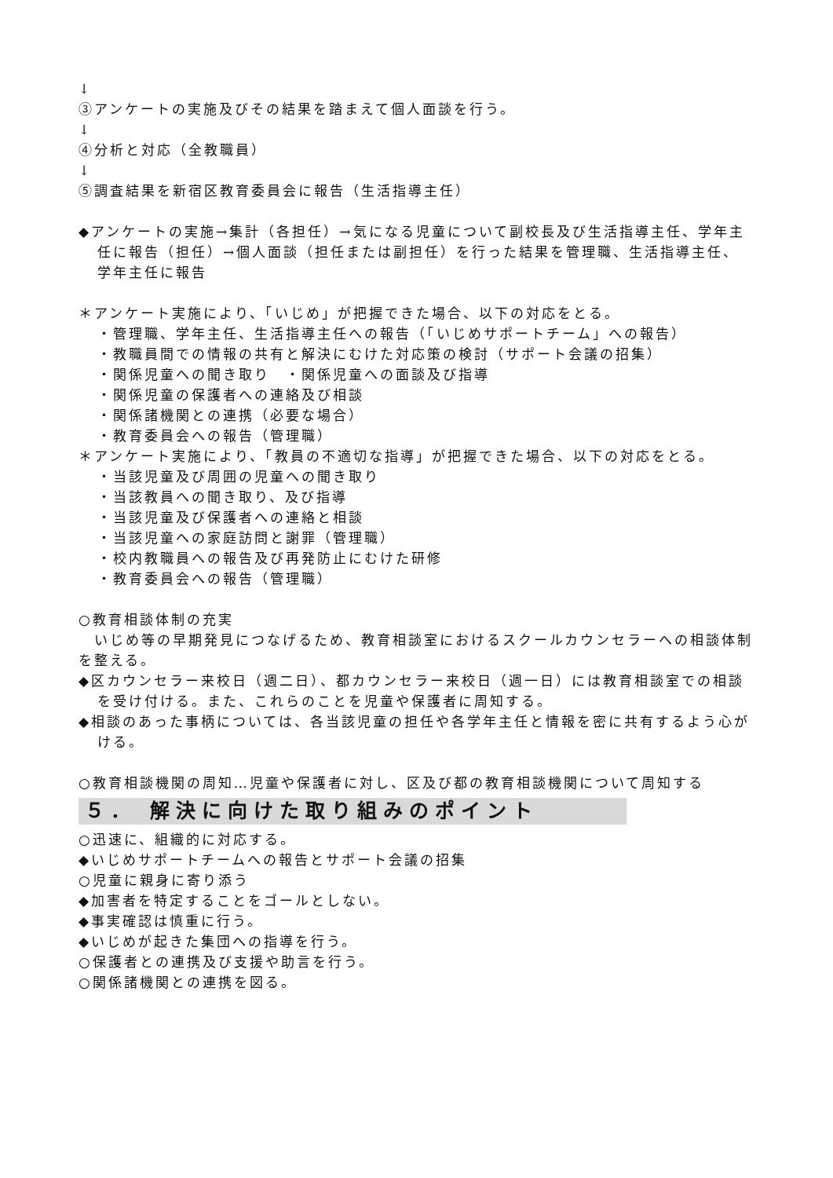↓
③アンケートの実施及びその結果を踏まえて個人面談を行う。
↓
④分析と対応（全教職員）
↓
⑤調査結果を新宿区教育委員会に報告（生活指導主任）
◆アンケートの実施→集計（各担任）→気になる児童について副校長及び生活指導主任、学年主任に報告（担任）→個人面談（担任または副担任）を行った結果を管理職、生活指導主任、学年主任に報告
＊アンケート実施により、「いじめ」が把握できた場合、以下の対応をとる。
・管理職、学年主任、生活指導主任への報告（「いじめサポートチーム」への報告）
・教職員間での情報の共有と解決にむけた対応策の検討（サポート会議の招集）
・関係児童への聞き取り　・関係児童への面談及び指導
・関係児童の保護者への連絡及び相談
・関係諸機関との連携（必要な場合）
・教育委員会への報告（管理職）
＊アンケート実施により、「教員の不適切な指導」が把握できた場合、以下の対応をとる。
・当該児童及び周囲の児童への聞き取り
・当該教員への聞き取り、及び指導
・当該児童及び保護者への連絡と相談
・当該児童への家庭訪問と謝罪（管理職）
・校内教職員への報告及び再発防止にむけた研修
・教育委員会への報告（管理職）
○教育相談体制の充実
　いじめ等の早期発見につなげるため、教育相談室におけるスクールカウンセラーへの相談体制を整える。
◆区カウンセラー来校日（週二日）、都カウンセラー来校日（週一日）には教育相談室での相談を受け付ける。また、これらのことを児童や保護者に周知する。
◆相談のあった事柄については、各当該児童の担任や各学年主任と情報を密に共有するよう心がける。
○教育相談機関の周知…児童や保護者に対し、区及び都の教育相談機関について周知する
５． 解決に向けた取り組みのポイント
○迅速に、組織的に対応する。
◆いじめサポートチームへの報告とサポート会議の招集
○児童に親身に寄り添う
◆加害者を特定することをゴールとしない。
◆事実確認は慎重に行う。
◆いじめが起きた集団への指導を行う。
○保護者との連携及び支援や助言を行う。
○関係諸機関との連携を図る。